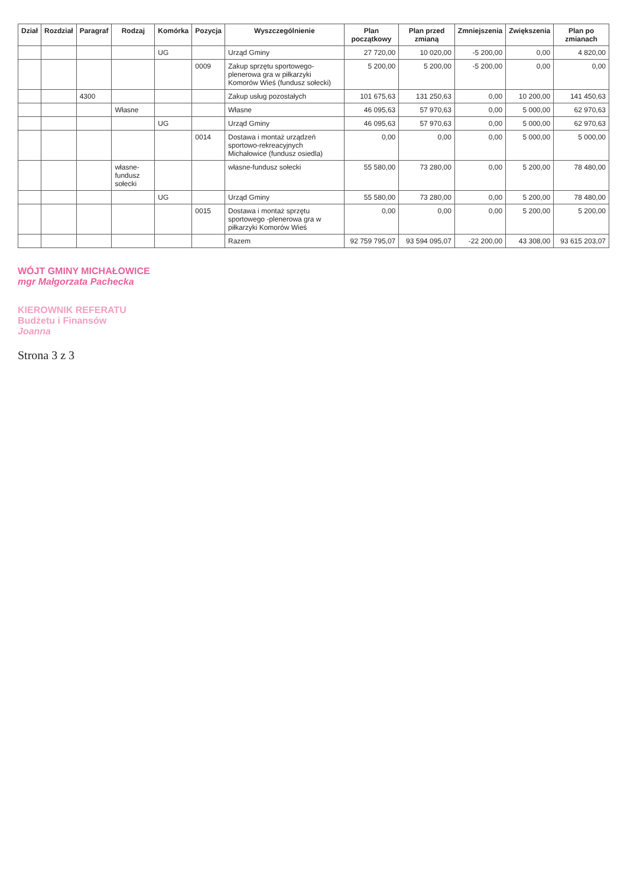| Dział | Rozdział | Paragraf | Rodzaj | Komórka | Pozycja | Wyszczególnienie | Plan początkowy | Plan przed zmianą | Zmniejszenia | Zwiększenia | Plan po zmianach |
| --- | --- | --- | --- | --- | --- | --- | --- | --- | --- | --- | --- |
| | | | | UG | | Urząd Gminy | 27 720,00 | 10 020,00 | -5 200,00 | 0,00 | 4 820,00 |
| | | | | | 0009 | Zakup sprzętu sportowego-plenerowa gra w piłkarzyki Komorów Wieś (fundusz sołecki) | 5 200,00 | 5 200,00 | -5 200,00 | 0,00 | 0,00 |
| | | 4300 | | | | Zakup usług pozostałych | 101 675,63 | 131 250,63 | 0,00 | 10 200,00 | 141 450,63 |
| | | | Własne | | | Własne | 46 095,63 | 57 970,63 | 0,00 | 5 000,00 | 62 970,63 |
| | | | | UG | | Urząd Gminy | 46 095,63 | 57 970,63 | 0,00 | 5 000,00 | 62 970,63 |
| | | | | | 0014 | Dostawa i montaż urządzeń sportowo-rekreacyjnych Michałowice (fundusz osiedla) | 0,00 | 0,00 | 0,00 | 5 000,00 | 5 000,00 |
| | | | własne-fundusz sołecki | | | własne-fundusz sołecki | 55 580,00 | 73 280,00 | 0,00 | 5 200,00 | 78 480,00 |
| | | | | UG | | Urząd Gminy | 55 580,00 | 73 280,00 | 0,00 | 5 200,00 | 78 480,00 |
| | | | | | 0015 | Dostawa i montaż sprzętu sportowego -plenerowa gra w piłkarzyki Komorów Wieś | 0,00 | 0,00 | 0,00 | 5 200,00 | 5 200,00 |
| | | | | | | Razem | 92 759 795,07 | 93 594 095,07 | -22 200,00 | 43 308,00 | 93 615 203,07 |
WÓJT GMINY MICHAŁOWICE
mgr Małgorzata Pachecka
KIEROWNIK REFERATU
Budżetu i Finansów
Joanna
Strona 3 z 3